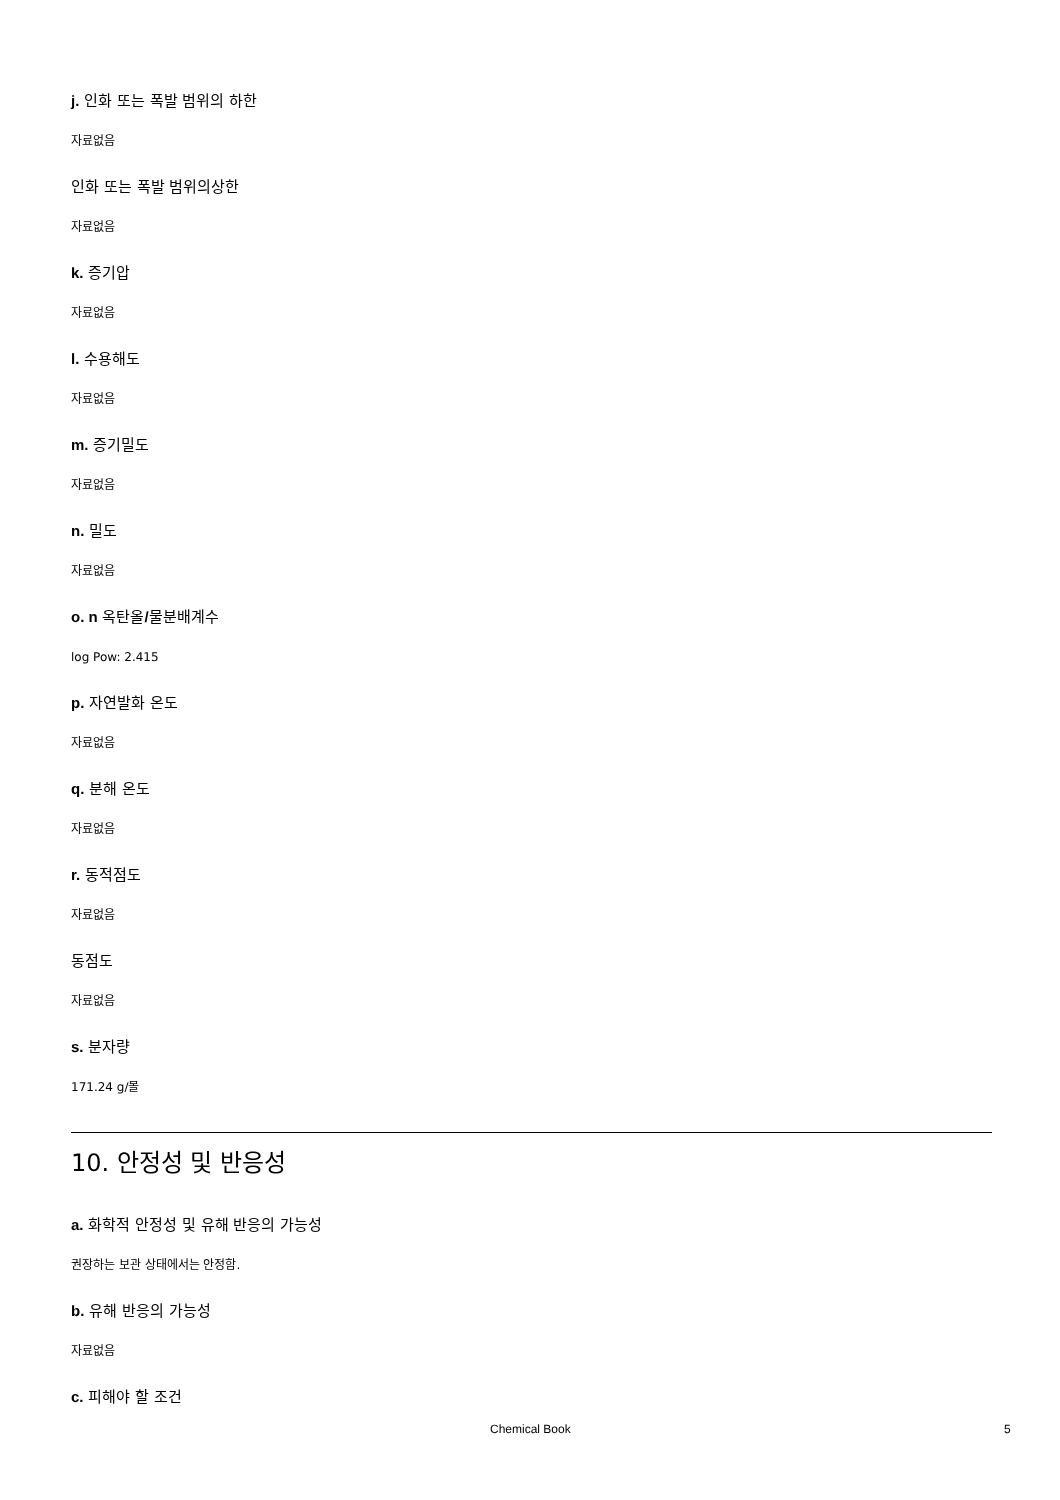j. 인화 또는 폭발 범위의 하한
자료없음
인화 또는 폭발 범위의상한
자료없음
k. 증기압
자료없음
l. 수용해도
자료없음
m. 증기밀도
자료없음
n. 밀도
자료없음
o. n 옥탄올/물분배계수
log Pow: 2.415
p. 자연발화 온도
자료없음
q. 분해 온도
자료없음
r. 동적점도
자료없음
동점도
자료없음
s. 분자량
171.24 g/몰
10. 안정성 및 반응성
a. 화학적 안정성 및 유해 반응의 가능성
권장하는 보관 상태에서는 안정함.
b. 유해 반응의 가능성
자료없음
c. 피해야 할 조건
Chemical Book 5